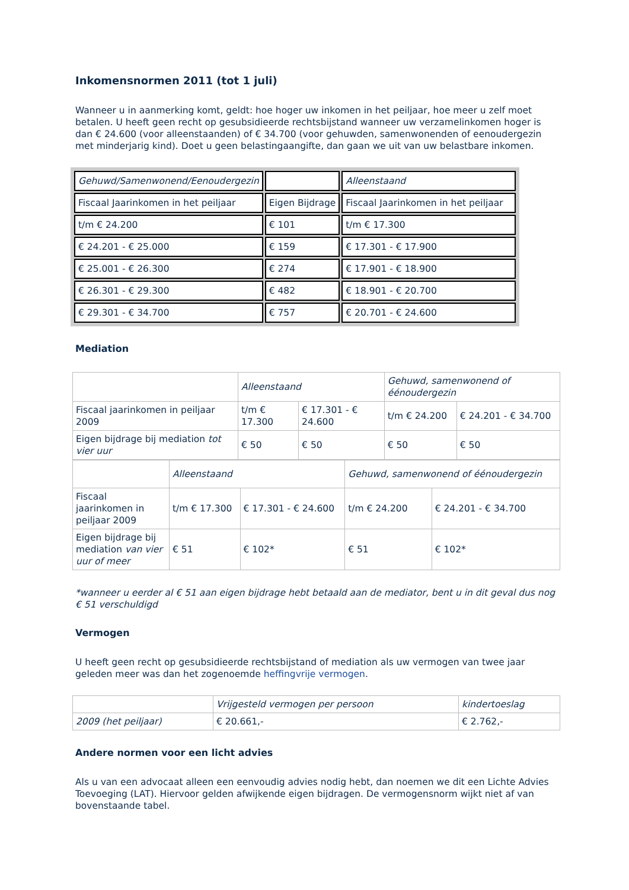Inkomensnormen 2011 (tot 1 juli)
Wanneer u in aanmerking komt, geldt: hoe hoger uw inkomen in het peiljaar, hoe meer u zelf moet betalen. U heeft geen recht op gesubsidieerde rechtsbijstand wanneer uw verzamelinkomen hoger is dan € 24.600 (voor alleenstaanden) of € 34.700 (voor gehuwden, samenwonenden of eenoudergezin met minderjarig kind). Doet u geen belastingaangifte, dan gaan we uit van uw belastbare inkomen.
| Gehuwd/Samenwonend/Eenoudergezin | | Alleenstaand |
| Fiscaal Jaarinkomen in het peiljaar | Eigen Bijdrage | Fiscaal Jaarinkomen in het peiljaar |
| t/m € 24.200 | € 101 | t/m € 17.300 |
| € 24.201 - € 25.000 | € 159 | € 17.301 - € 17.900 |
| € 25.001 - € 26.300 | € 274 | € 17.901 - € 18.900 |
| € 26.301 - € 29.300 | € 482 | € 18.901 - € 20.700 |
| € 29.301 - € 34.700 | € 757 | € 20.701 - € 24.600 |
Mediation
| | Alleenstaand | | Gehuwd, samenwonend of éénoudergezin | |
| Fiscaal jaarinkomen in peiljaar 2009 | t/m € 17.300 | € 17.301 - € 24.600 | t/m € 24.200 | € 24.201 - € 34.700 |
| Eigen bijdrage bij mediation tot vier uur | € 50 | € 50 | € 50 | € 50 |
| | Alleenstaand | | Gehuwd, samenwonend of éénoudergezin | |
| Fiscaal jaarinkomen in peiljaar 2009 | t/m € 17.300 | € 17.301 - € 24.600 | t/m € 24.200 | € 24.201 - € 34.700 |
| Eigen bijdrage bij mediation van vier uur of meer | € 51 | € 102* | € 51 | € 102* |
*wanneer u eerder al € 51 aan eigen bijdrage hebt betaald aan de mediator, bent u in dit geval dus nog € 51 verschuldigd
Vermogen
U heeft geen recht op gesubsidieerde rechtsbijstand of mediation als uw vermogen van twee jaar geleden meer was dan het zogenoemde heffingvrije vermogen.
| | Vrijgesteld vermogen per persoon | kindertoeslag |
| 2009 (het peiljaar) | € 20.661,- | € 2.762,- |
Andere normen voor een licht advies
Als u van een advocaat alleen een eenvoudig advies nodig hebt, dan noemen we dit een Lichte Advies Toevoeging (LAT). Hiervoor gelden afwijkende eigen bijdragen. De vermogensnorm wijkt niet af van bovenstaande tabel.